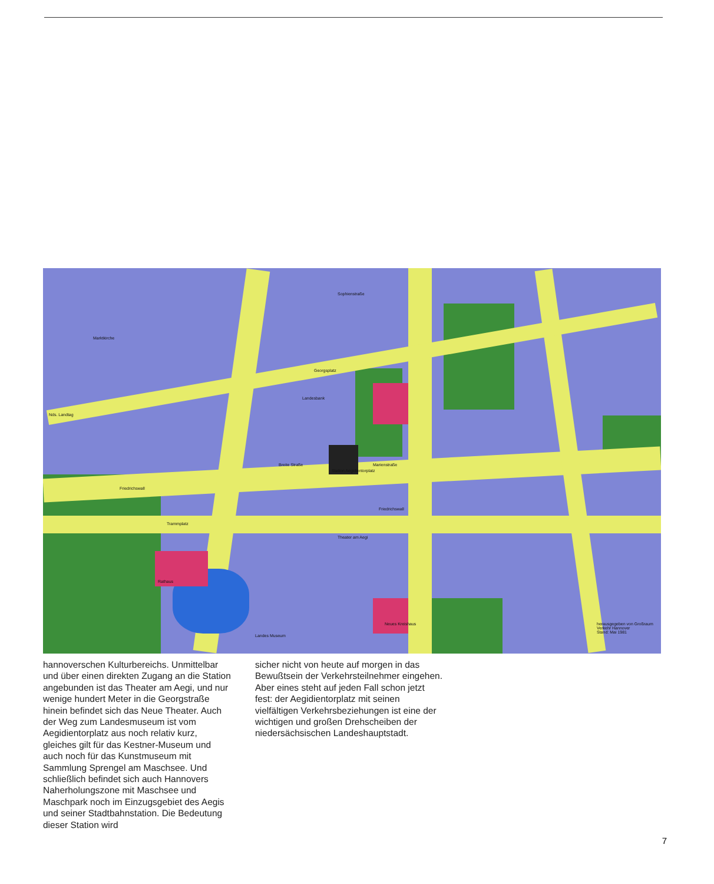Station Aegidientorplatz
Rathaus
Trammplatz
Friedrichswall
Friedrichswall
Breite Straße Marienstraße
Sophienstraße
Georgsplatz
Landesbank
Theater am Aegi
Neues Kreishaus
Nds. Landtag
Marktkirche
Landes Museum
herausgegeben von Großraum Verkehr Hannover
Stand: Mai 1981
hannoverschen Kulturbereichs. Unmittelbar und über einen direkten Zugang an die Station angebunden ist das Theater am Aegi, und nur wenige hundert Meter in die Georgstraße hinein befindet sich das Neue Theater. Auch der Weg zum Landesmuseum ist vom Aegidientorplatz aus noch relativ kurz, gleiches gilt für das Kestner-Museum und auch noch für das Kunstmuseum mit Sammlung Sprengel am Maschsee. Und schließlich befindet sich auch Hannovers Naherholungszone mit Maschsee und Maschpark noch im Einzugsgebiet des Aegis und seiner Stadtbahnstation. Die Bedeutung dieser Station wird
sicher nicht von heute auf morgen in das Bewußtsein der Verkehrsteilnehmer eingehen. Aber eines steht auf jeden Fall schon jetzt fest: der Aegidientorplatz mit seinen vielfältigen Verkehrsbeziehungen ist eine der wichtigen und großen Drehscheiben der niedersächsischen Landeshauptstadt.
7